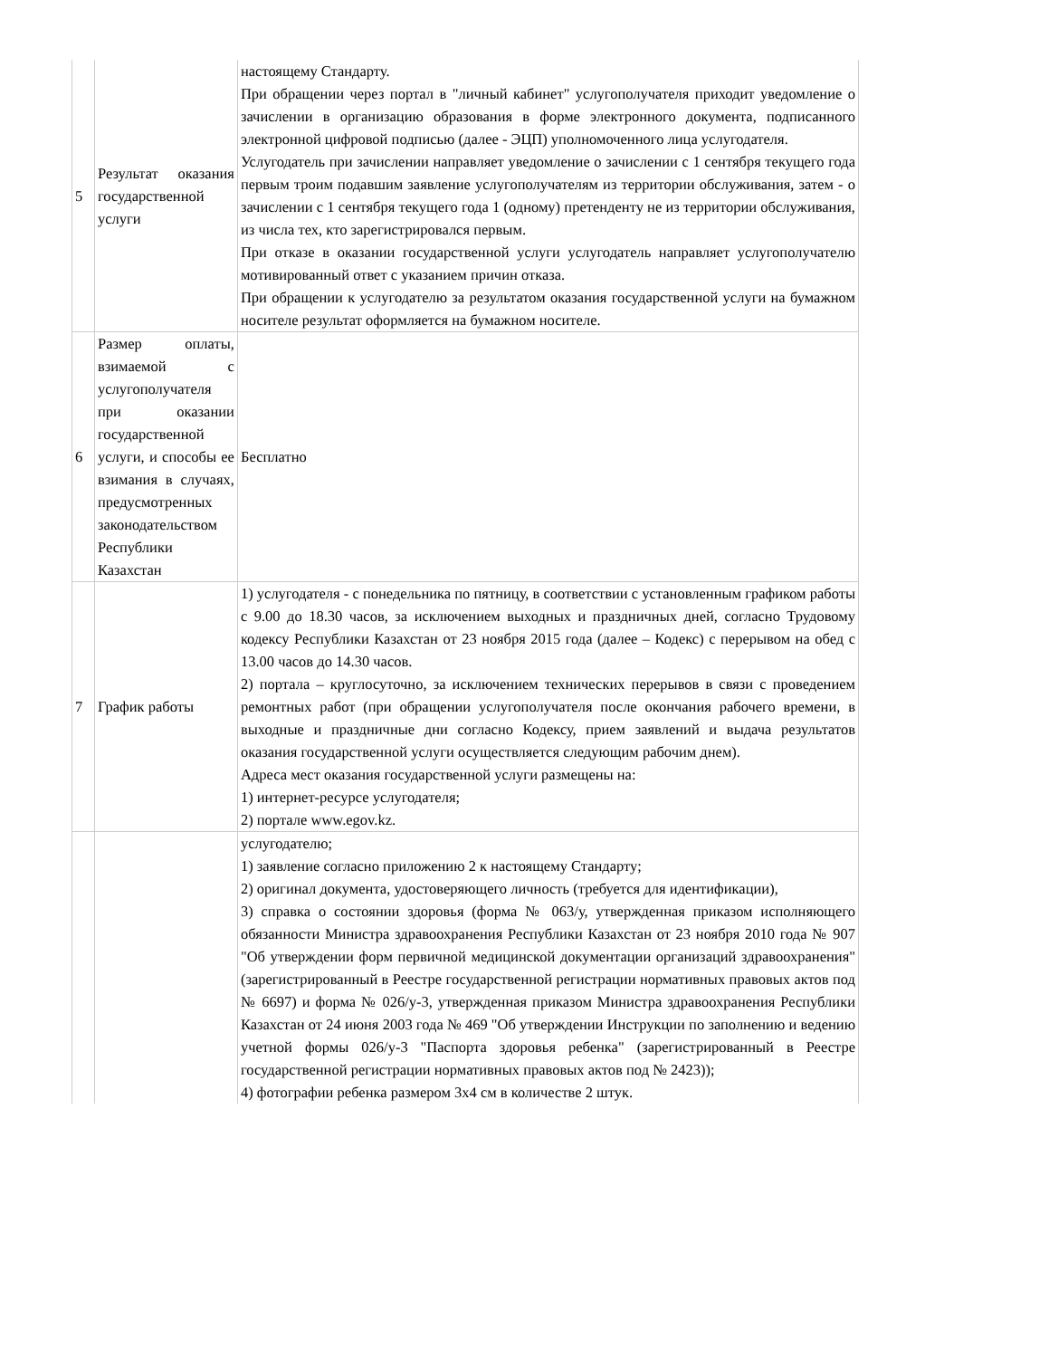| 5 | Результат оказания государственной услуги | настоящему Стандарту. При обращении через портал в "личный кабинет" услугополучателя приходит уведомление о зачислении в организацию образования в форме электронного документа, подписанного электронной цифровой подписью (далее - ЭЦП) уполномоченного лица услугодателя. Услугодатель при зачислении направляет уведомление о зачислении с 1 сентября текущего года первым троим подавшим заявление услугополучателям из территории обслуживания, затем - о зачислении с 1 сентября текущего года 1 (одному) претенденту не из территории обслуживания, из числа тех, кто зарегистрировался первым. При отказе в оказании государственной услуги услугодатель направляет услугополучателю мотивированный ответ с указанием причин отказа. При обращении к услугодателю за результатом оказания государственной услуги на бумажном носителе результат оформляется на бумажном носителе. |
| 6 | Размер оплаты, взимаемой с услугополучателя при оказании государственной услуги, и способы ее взимания в случаях, предусмотренных законодательством Республики Казахстан | Бесплатно |
| 7 | График работы | 1) услугодателя - с понедельника по пятницу, в соответствии с установленным графиком работы с 9.00 до 18.30 часов, за исключением выходных и праздничных дней, согласно Трудовому кодексу Республики Казахстан от 23 ноября 2015 года (далее – Кодекс) с перерывом на обед с 13.00 часов до 14.30 часов. 2) портала – круглосуточно, за исключением технических перерывов в связи с проведением ремонтных работ (при обращении услугополучателя после окончания рабочего времени, в выходные и праздничные дни согласно Кодексу, прием заявлений и выдача результатов оказания государственной услуги осуществляется следующим рабочим днем). Адреса мест оказания государственной услуги размещены на: 1) интернет-ресурсе услугодателя; 2) портале www.egov.kz. |
| | | услугодателю; 1) заявление согласно приложению 2 к настоящему Стандарту; 2) оригинал документа, удостоверяющего личность (требуется для идентификации), 3) справка о состоянии здоровья (форма № 063/у, утвержденная приказом исполняющего обязанности Министра здравоохранения Республики Казахстан от 23 ноября 2010 года № 907 "Об утверждении форм первичной медицинской документации организаций здравоохранения" (зарегистрированный в Реестре государственной регистрации нормативных правовых актов под № 6697) и форма № 026/у-3, утвержденная приказом Министра здравоохранения Республики Казахстан от 24 июня 2003 года № 469 "Об утверждении Инструкции по заполнению и ведению учетной формы 026/у-3 "Паспорта здоровья ребенка" (зарегистрированный в Реестре государственной регистрации нормативных правовых актов под № 2423)); 4) фотографии ребенка размером 3х4 см в количестве 2 штук. |